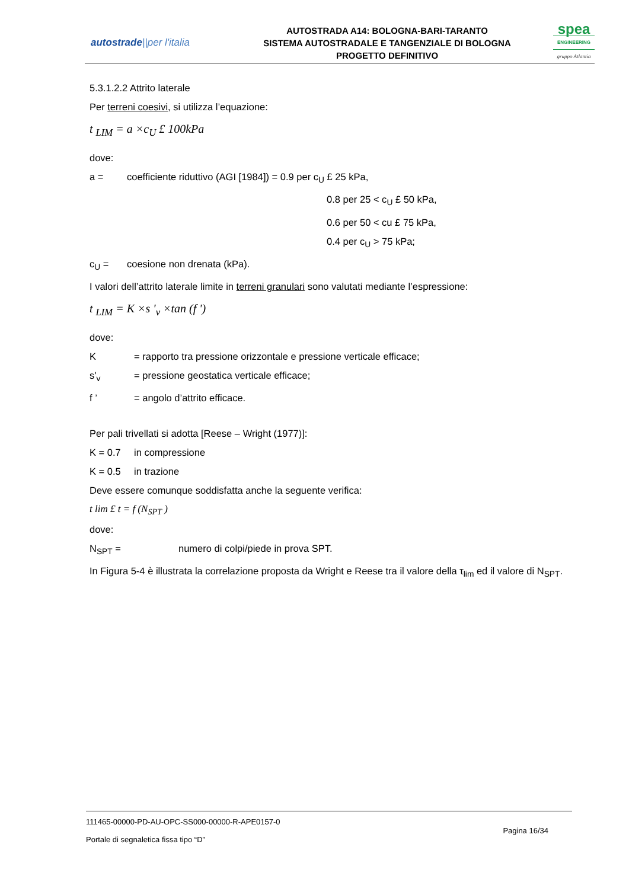autostrade||per l'italia
AUTOSTRADA A14: BOLOGNA-BARI-TARANTO
SISTEMA AUTOSTRADALE E TANGENZIALE DI BOLOGNA
PROGETTO DEFINITIVO
spea
ENGINEERING
gruppo Atlantia
5.3.1.2.2 Attrito laterale
Per terreni coesivi, si utilizza l’equazione:
t <sub>LIM</sub> = a ×c<sub>U</sub> £ 100kPa
dove:
a = coefficiente riduttivo (AGI [1984]) = 0.9 per c<sub>U</sub> £ 25 kPa,
0.8 per 25 < c<sub>U</sub> £ 50 kPa,
0.6 per 50 < cu £ 75 kPa,
0.4 per c<sub>U</sub> > 75 kPa;
c<sub>U</sub> = coesione non drenata (kPa).
I valori dell’attrito laterale limite in terreni granulari sono valutati mediante l’espressione:
t <sub>LIM</sub> = K ×s '<sub>v</sub> ×tan (f ')
dove:
K = rapporto tra pressione orizzontale e pressione verticale efficace;
s'<sub>v</sub> = pressione geostatica verticale efficace;
f ’ = angolo d’attrito efficace.
Per pali trivellati si adotta [Reese – Wright (1977)]:
K = 0.7 in compressione
K = 0.5 in trazione
Deve essere comunque soddisfatta anche la seguente verifica:
t lim £ t = f (N<sub>SPT</sub> )
dove:
N<sub>SPT</sub> = numero di colpi/piede in prova SPT.
In Figura 5-4 è illustrata la correlazione proposta da Wright e Reese tra il valore della τ<sub>lim</sub> ed il valore di N<sub>SPT</sub>.
111465-00000-PD-AU-OPC-SS000-00000-R-APE0157-0
Pagina 16/34
Portale di segnaletica fissa tipo “D”